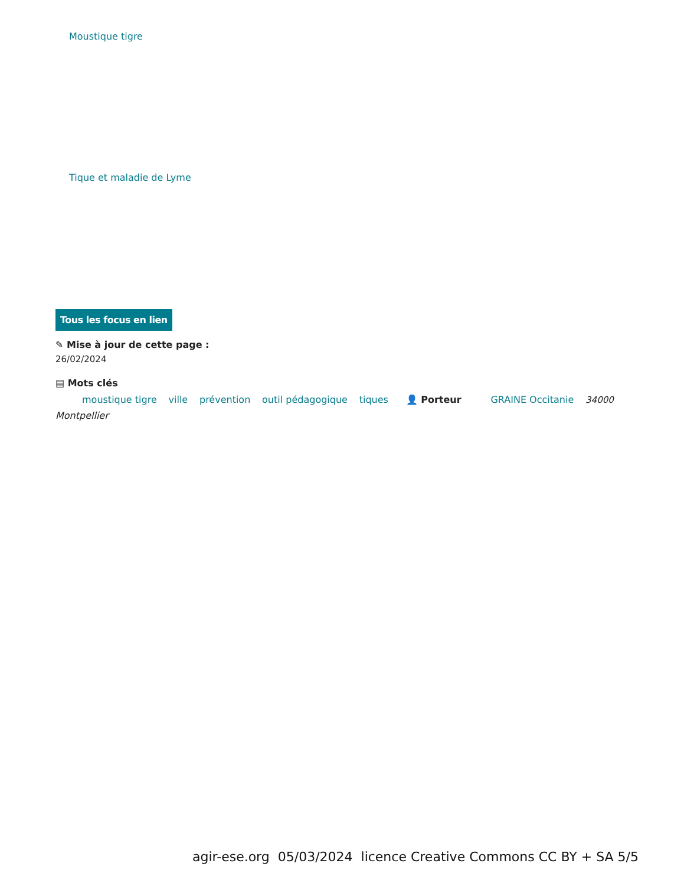Moustique tigre
Tique et maladie de Lyme
Tous les focus en lien
✎ Mise à jour de cette page :
26/02/2024
▤ Mots clés
moustique tigre ville prévention outil pédagogique tiques 👤 Porteur GRAINE Occitanie 34000
Montpellier
agir-ese.org 05/03/2024 licence Creative Commons CC BY + SA 5/5